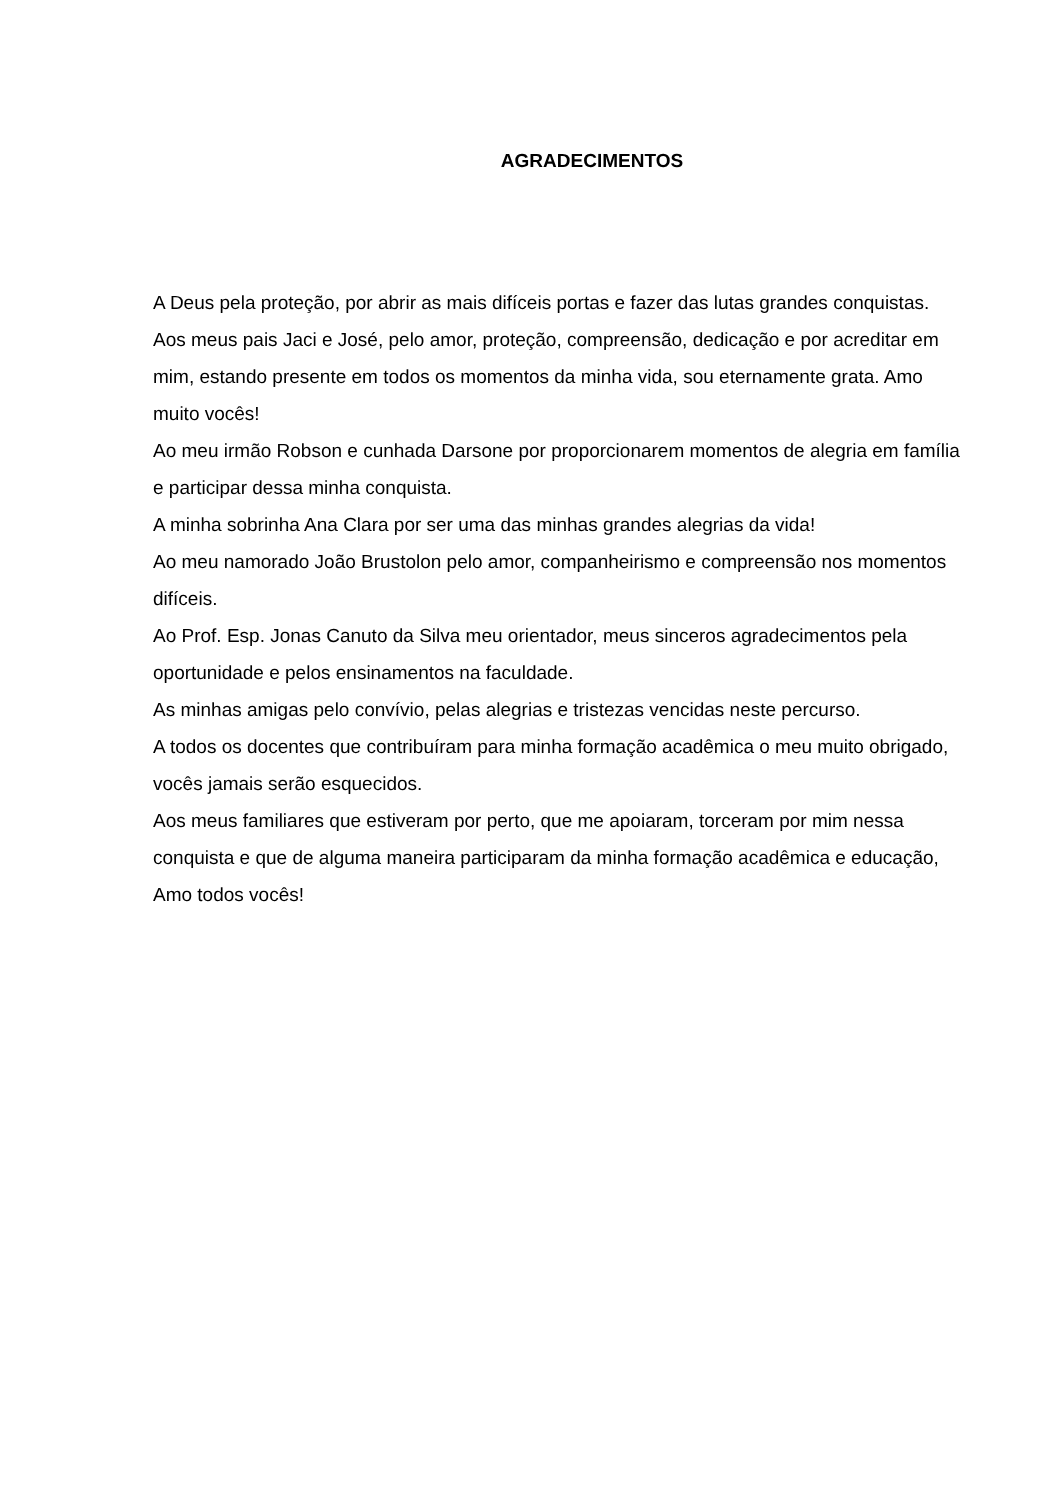AGRADECIMENTOS
A Deus pela proteção, por abrir as mais difíceis portas e fazer das lutas grandes conquistas.
Aos meus pais Jaci e José, pelo amor, proteção, compreensão, dedicação e por acreditar em mim, estando presente em todos os momentos da minha vida, sou eternamente grata. Amo muito vocês!
Ao meu irmão Robson e cunhada Darsone por proporcionarem momentos de alegria em família e participar dessa minha conquista.
A minha sobrinha Ana Clara por ser uma das minhas grandes alegrias da vida!
Ao meu namorado João Brustolon pelo amor, companheirismo e compreensão nos momentos difíceis.
Ao Prof. Esp. Jonas Canuto da Silva meu orientador, meus sinceros agradecimentos pela oportunidade e pelos ensinamentos na faculdade.
As minhas amigas pelo convívio, pelas alegrias e tristezas vencidas neste percurso.
A todos os docentes que contribuíram para minha formação acadêmica o meu muito obrigado, vocês jamais serão esquecidos.
Aos meus familiares que estiveram por perto, que me apoiaram, torceram por mim nessa conquista e que de alguma maneira participaram da minha formação acadêmica e educação, Amo todos vocês!